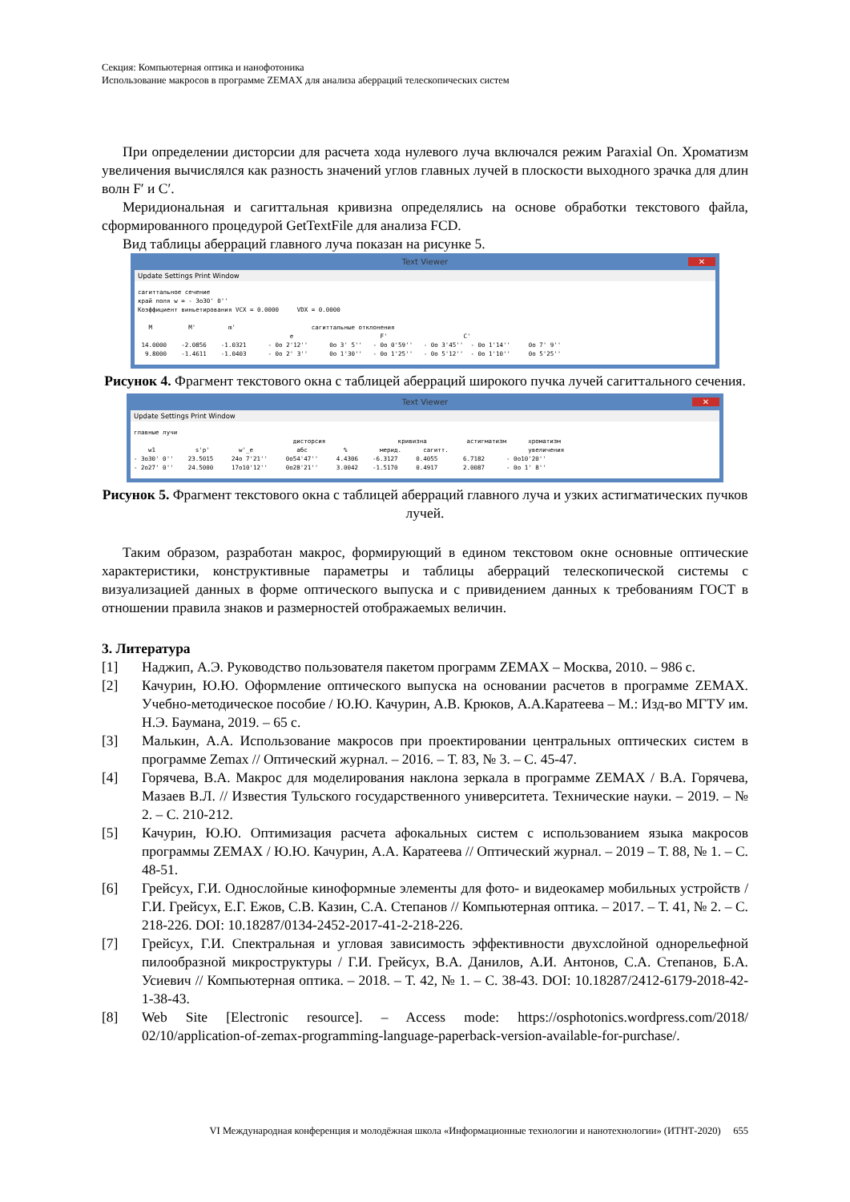Секция: Компьютерная оптика и нанофотоника
Использование макросов в программе ZEMAX для анализа аберраций телескопических систем
При определении дисторсии для расчета хода нулевого луча включался режим Paraxial On. Хроматизм увеличения вычислялся как разность значений углов главных лучей в плоскости выходного зрачка для длин волн F′ и C′.
Меридиональная и сагиттальная кривизна определялись на основе обработки текстового файла, сформированного процедурой GetTextFile для анализа FCD.
Вид таблицы аберраций главного луча показан на рисунке 5.
Text Viewer ✕
Update Settings Print Window
сагиттальное сечение
край поля w = - 3o30' 0''
Коэффициент виньетирования VCX = 0.0000     VDX = 0.0000

   M          M'         m'                     сагиттальные отклонения
                                          e                        F'                     C'
 14.0000    -2.0856    -1.0321      - 0o 2'12''      0o 3' 5''   - 0o 0'59''   - 0o 3'45''  - 0o 1'14''     0o 7' 9''
  9.8000    -1.4611    -1.0403      - 0o 2' 3''      0o 1'30''   - 0o 1'25''   - 0o 5'12''  - 0o 1'10''     0o 5'25''
Рисунок 4. Фрагмент текстового окна с таблицей аберраций широкого пучка лучей сагиттального сечения.
Text Viewer ✕
Update Settings Print Window
главные лучи
                                            дисторсия                    кривизна           астигматизм      хроматизм
    w1           s'p'        w'_e            абс          %         мерид.      сагитт.                      увеличения
- 3o30' 0''    23.5015     24o 7'21''     0o54'47''     4.4306    -6.3127     0.4055       6.7182      - 0o10'20''
- 2o27' 0''    24.5000     17o10'12''     0o28'21''     3.0042    -1.5170     0.4917       2.0087      - 0o 1' 8''
Рисунок 5. Фрагмент текстового окна с таблицей аберраций главного луча и узких астигматических пучков лучей.
Таким образом, разработан макрос, формирующий в едином текстовом окне основные оптические характеристики, конструктивные параметры и таблицы аберраций телескопической системы с визуализацией данных в форме оптического выпуска и с привидением данных к требованиям ГОСТ в отношении правила знаков и размерностей отображаемых величин.
3. Литература
[1] Наджип, А.Э. Руководство пользователя пакетом программ ZEMAX – Москва, 2010. – 986 с.
[2] Качурин, Ю.Ю. Оформление оптического выпуска на основании расчетов в программе ZEMAX. Учебно-методическое пособие / Ю.Ю. Качурин, А.В. Крюков, А.А.Каратеева – М.: Изд-во МГТУ им. Н.Э. Баумана, 2019. – 65 с.
[3] Малькин, А.А. Использование макросов при проектировании центральных оптических систем в программе Zemax // Оптический журнал. – 2016. – Т. 83, № 3. – С. 45-47.
[4] Горячева, В.А. Макрос для моделирования наклона зеркала в программе ZEMAX / В.А. Горячева, Мазаев В.Л. // Известия Тульского государственного университета. Технические науки. – 2019. – № 2. – С. 210-212.
[5] Качурин, Ю.Ю. Оптимизация расчета афокальных систем с использованием языка макросов программы ZEMAX / Ю.Ю. Качурин, А.А. Каратеева // Оптический журнал. – 2019 – Т. 88, № 1. – С. 48-51.
[6] Грейсух, Г.И. Однослойные киноформные элементы для фото- и видеокамер мобильных устройств / Г.И. Грейсух, Е.Г. Ежов, С.В. Казин, С.А. Степанов // Компьютерная оптика. – 2017. – Т. 41, № 2. – С. 218-226. DOI: 10.18287/0134-2452-2017-41-2-218-226.
[7] Грейсух, Г.И. Спектральная и угловая зависимость эффективности двухслойной однорельефной пилообразной микроструктуры / Г.И. Грейсух, В.А. Данилов, А.И. Антонов, С.А. Степанов, Б.А. Усиевич // Компьютерная оптика. – 2018. – Т. 42, № 1. – С. 38-43. DOI: 10.18287/2412-6179-2018-42-1-38-43.
[8] Web Site [Electronic resource]. – Access mode: https://osphotonics.wordpress.com/2018/ 02/10/application-of-zemax-programming-language-paperback-version-available-for-purchase/.
VI Международная конференция и молодёжная школа «Информационные технологии и нанотехнологии» (ИТНТ-2020) 655